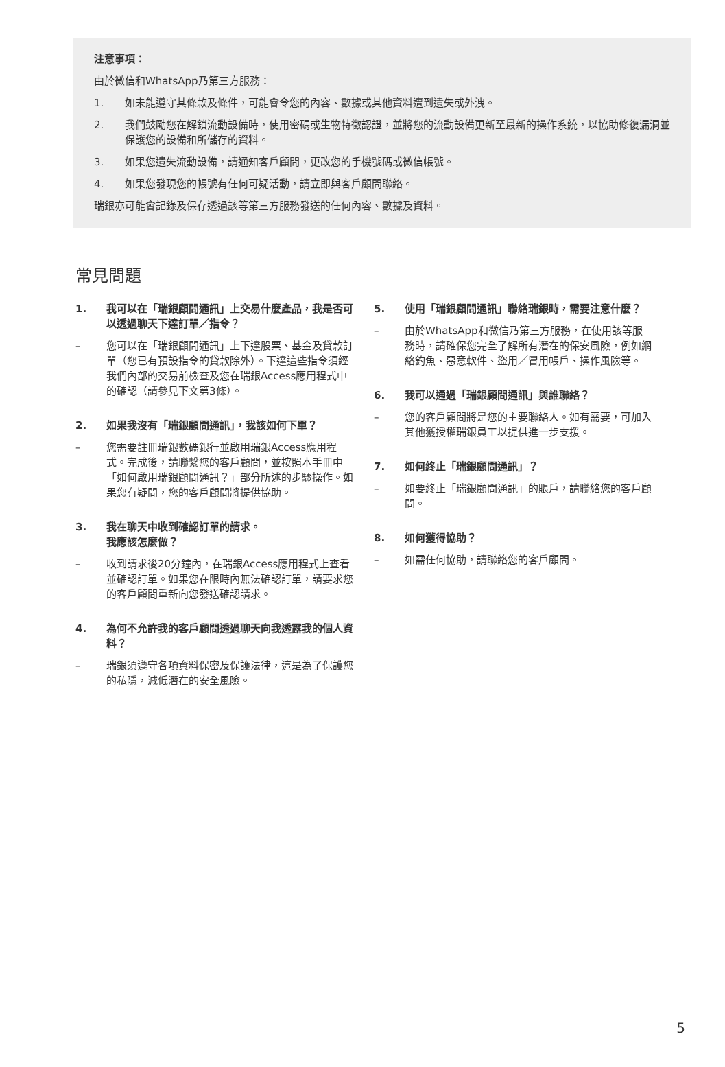注意事項：
由於微信和WhatsApp乃第三方服務：
1. 如未能遵守其條款及條件，可能會令您的內容、數據或其他資料遭到遺失或外洩。
2. 我們鼓勵您在解鎖流動設備時，使用密碼或生物特徵認證，並將您的流動設備更新至最新的操作系統，以協助修復漏洞並保護您的設備和所儲存的資料。
3. 如果您遺失流動設備，請通知客戶顧問，更改您的手機號碼或微信帳號。
4. 如果您發現您的帳號有任何可疑活動，請立即與客戶顧問聯絡。
瑞銀亦可能會記錄及保存透過該等第三方服務發送的任何內容、數據及資料。
常見問題
1. 我可以在「瑞銀顧問通訊」上交易什麼產品，我是否可以透過聊天下達訂單／指令？
– 您可以在「瑞銀顧問通訊」上下達股票、基金及貸款訂單（您已有預設指令的貸款除外）。下達這些指令須經我們內部的交易前檢查及您在瑞銀Access應用程式中的確認（請參見下文第3條）。
2. 如果我沒有「瑞銀顧問通訊」，我該如何下單？
– 您需要註冊瑞銀數碼銀行並啟用瑞銀Access應用程式。完成後，請聯繫您的客戶顧問，並按照本手冊中「如何啟用瑞銀顧問通訊？」部分所述的步驟操作。如果您有疑問，您的客戶顧問將提供協助。
3. 我在聊天中收到確認訂單的請求。
我應該怎麼做？
– 收到請求後20分鐘內，在瑞銀Access應用程式上查看並確認訂單。如果您在限時內無法確認訂單，請要求您的客戶顧問重新向您發送確認請求。
4. 為何不允許我的客戶顧問透過聊天向我透露我的個人資料？
– 瑞銀須遵守各項資料保密及保護法律，這是為了保護您的私隱，減低潛在的安全風險。
5. 使用「瑞銀顧問通訊」聯絡瑞銀時，需要注意什麼？
– 由於WhatsApp和微信乃第三方服務，在使用該等服務時，請確保您完全了解所有潛在的保安風險，例如網絡釣魚、惡意軟件、盜用／冒用帳戶、操作風險等。
6. 我可以通過「瑞銀顧問通訊」與誰聯絡？
– 您的客戶顧問將是您的主要聯絡人。如有需要，可加入其他獲授權瑞銀員工以提供進一步支援。
7. 如何終止「瑞銀顧問通訊」？
– 如要終止「瑞銀顧問通訊」的賬戶，請聯絡您的客戶顧問。
8. 如何獲得協助？
– 如需任何協助，請聯絡您的客戶顧問。
5